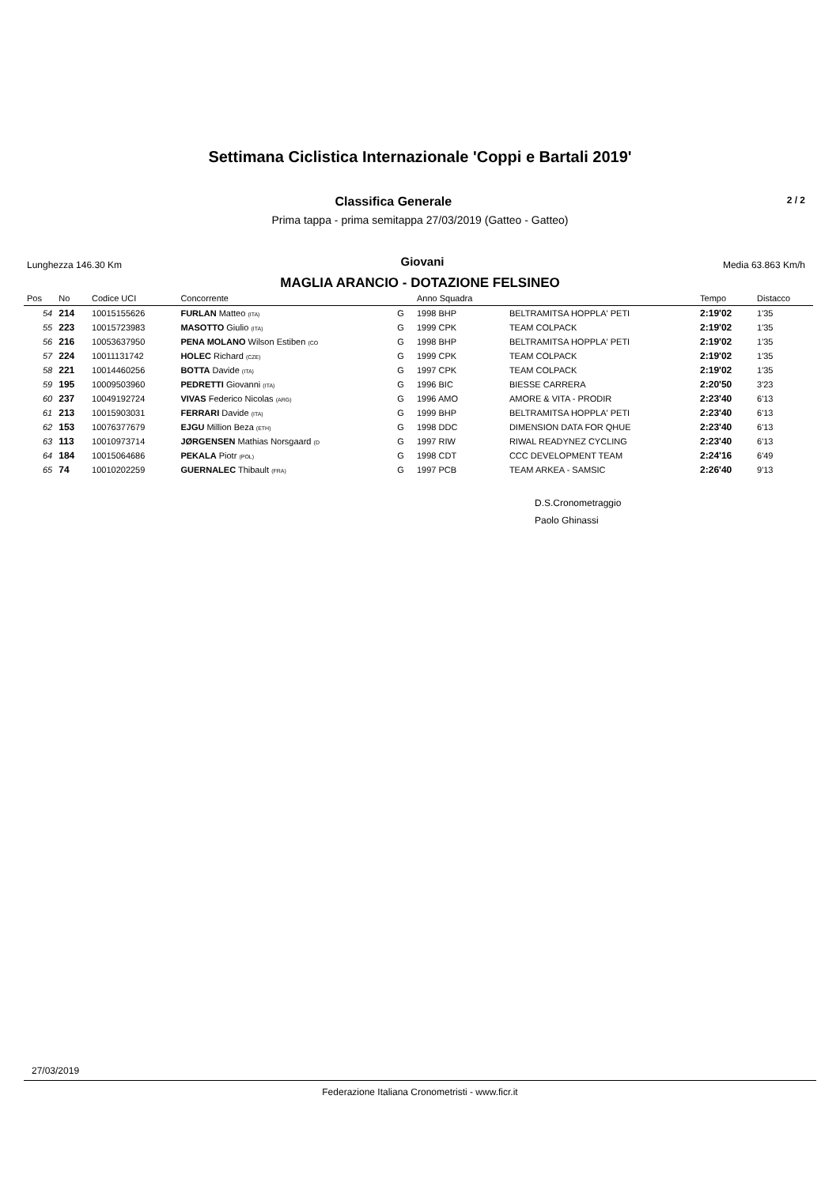Settimana Ciclistica Internazionale 'Coppi e Bartali 2019'
Classifica Generale
2 / 2
Prima tappa - prima semitappa 27/03/2019 (Gatteo - Gatteo)
Lunghezza 146.30 Km Giovani Media 63.863 Km/h
MAGLIA ARANCIO - DOTAZIONE FELSINEO
| Pos | No | Codice UCI | Concorrente | | Anno Squadra | | Tempo | Distacco |
| --- | --- | --- | --- | --- | --- | --- | --- | --- |
| 54 | 214 | 10015155626 | FURLAN Matteo (ITA) | G | 1998 BHP | BELTRAMITSA HOPPLA' PETI | 2:19'02 | 1'35 |
| 55 | 223 | 10015723983 | MASOTTO Giulio (ITA) | G | 1999 CPK | TEAM COLPACK | 2:19'02 | 1'35 |
| 56 | 216 | 10053637950 | PENA MOLANO Wilson Estiben (CO | G | 1998 BHP | BELTRAMITSA HOPPLA' PETI | 2:19'02 | 1'35 |
| 57 | 224 | 10011131742 | HOLEC Richard (CZE) | G | 1999 CPK | TEAM COLPACK | 2:19'02 | 1'35 |
| 58 | 221 | 10014460256 | BOTTA Davide (ITA) | G | 1997 CPK | TEAM COLPACK | 2:19'02 | 1'35 |
| 59 | 195 | 10009503960 | PEDRETTI Giovanni (ITA) | G | 1996 BIC | BIESSE CARRERA | 2:20'50 | 3'23 |
| 60 | 237 | 10049192724 | VIVAS Federico Nicolas (ARG) | G | 1996 AMO | AMORE & VITA - PRODIR | 2:23'40 | 6'13 |
| 61 | 213 | 10015903031 | FERRARI Davide (ITA) | G | 1999 BHP | BELTRAMITSA HOPPLA' PETI | 2:23'40 | 6'13 |
| 62 | 153 | 10076377679 | EJGU Million Beza (ETH) | G | 1998 DDC | DIMENSION DATA FOR QHUE | 2:23'40 | 6'13 |
| 63 | 113 | 10010973714 | JØRGENSEN Mathias Norsgaard (D | G | 1997 RIW | RIWAL READYNEZ CYCLING | 2:23'40 | 6'13 |
| 64 | 184 | 10015064686 | PEKALA Piotr (POL) | G | 1998 CDT | CCC DEVELOPMENT TEAM | 2:24'16 | 6'49 |
| 65 | 74 | 10010202259 | GUERNALEC Thibault (FRA) | G | 1997 PCB | TEAM ARKEA - SAMSIC | 2:26'40 | 9'13 |
D.S.Cronometraggio
Paolo Ghinassi
27/03/2019
Federazione Italiana Cronometristi - www.ficr.it